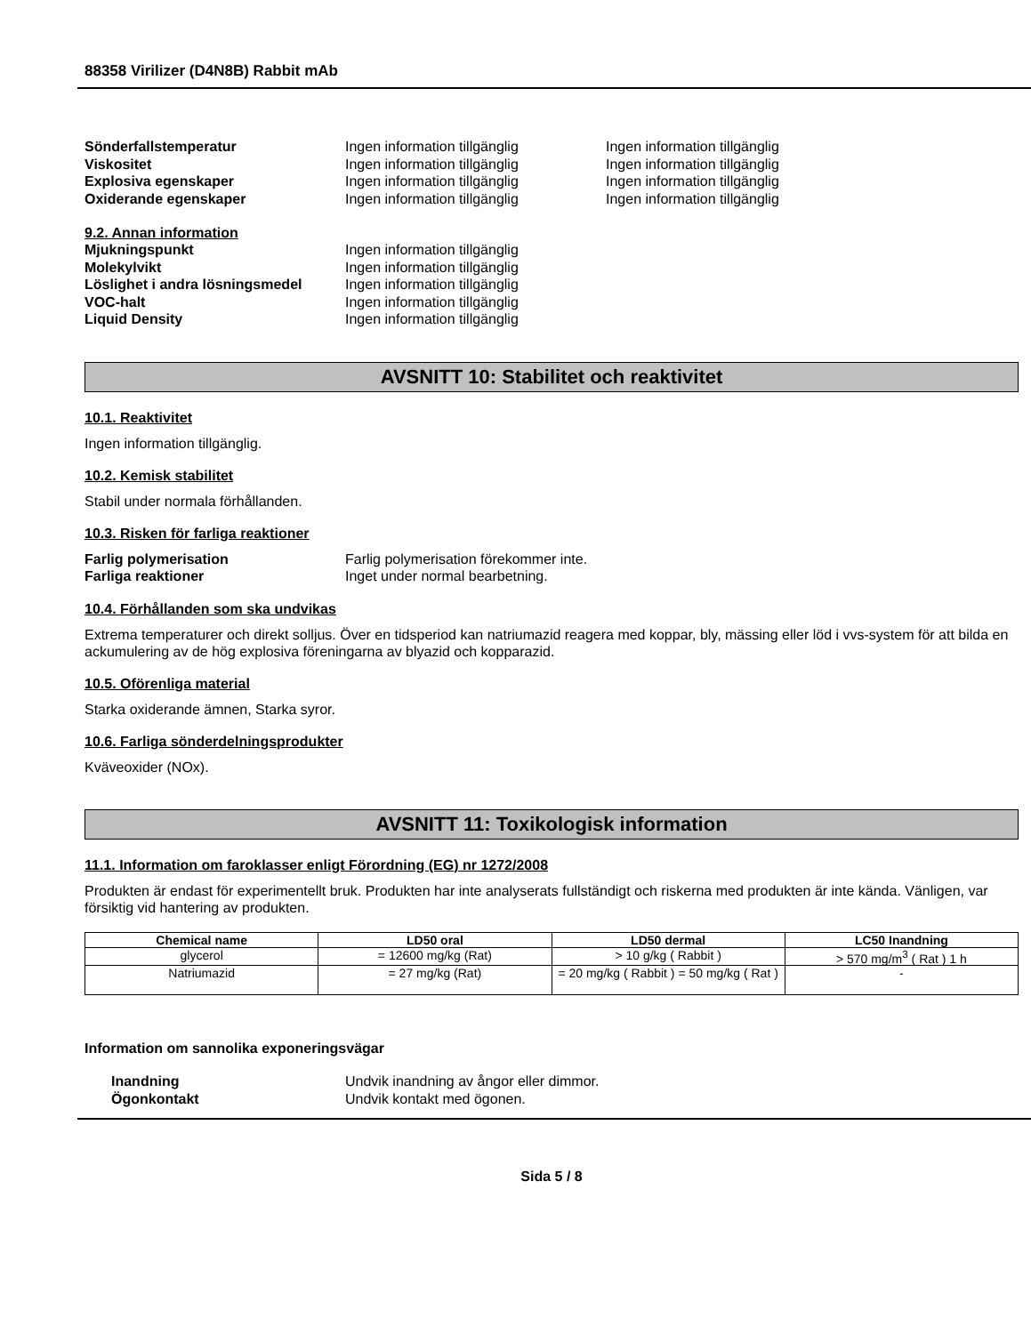88358 Virilizer (D4N8B) Rabbit mAb
Sönderfallstemperatur Ingen information tillgänglig Ingen information tillgänglig
Viskositet Ingen information tillgänglig Ingen information tillgänglig
Explosiva egenskaper Ingen information tillgänglig Ingen information tillgänglig
Oxiderande egenskaper Ingen information tillgänglig Ingen information tillgänglig
9.2. Annan information
Mjukningspunkt Ingen information tillgänglig
Molekylvikt Ingen information tillgänglig
Löslighet i andra lösningsmedel
Ingen information tillgänglig
VOC-halt Ingen information tillgänglig
Liquid Density Ingen information tillgänglig
AVSNITT 10: Stabilitet och reaktivitet
10.1. Reaktivitet
Ingen information tillgänglig.
10.2. Kemisk stabilitet
Stabil under normala förhållanden.
10.3. Risken för farliga reaktioner
Farlig polymerisation Farlig polymerisation förekommer inte.
Farliga reaktioner Inget under normal bearbetning.
10.4. Förhållanden som ska undvikas
Extrema temperaturer och direkt solljus. Över en tidsperiod kan natriumazid reagera med koppar, bly, mässing eller löd i vvs-system för att bilda en ackumulering av de hög explosiva föreningarna av blyazid och kopparazid.
10.5. Oförenliga material
Starka oxiderande ämnen, Starka syror.
10.6. Farliga sönderdelningsprodukter
Kväveoxider (NOx).
AVSNITT 11: Toxikologisk information
11.1. Information om faroklasser enligt Förordning (EG) nr 1272/2008
Produkten är endast för experimentellt bruk. Produkten har inte analyserats fullständigt och riskerna med produkten är inte kända. Vänligen, var försiktig vid hantering av produkten.
| Chemical name | LD50 oral | LD50 dermal | LC50 Inandning |
| --- | --- | --- | --- |
| glycerol | = 12600 mg/kg (Rat) | > 10 g/kg ( Rabbit ) | > 570 mg/m<sup>3</sup> ( Rat ) 1 h |
| Natriumazid | = 27 mg/kg (Rat) | = 20 mg/kg ( Rabbit ) = 50 mg/kg ( Rat ) | - |
Information om sannolika exponeringsvägar
Inandning Undvik inandning av ångor eller dimmor.
Ögonkontakt Undvik kontakt med ögonen.
Sida 5 / 8